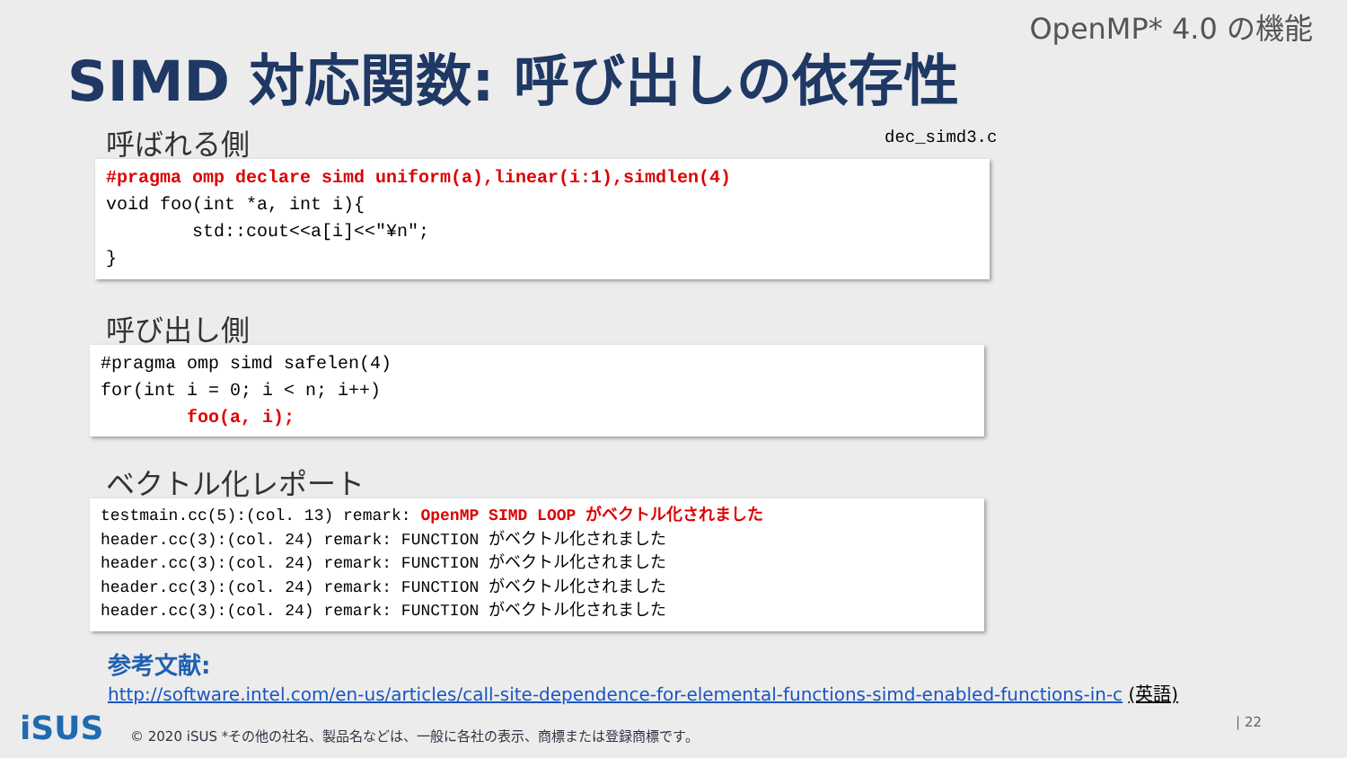OpenMP* 4.0 の機能
SIMD 対応関数: 呼び出しの依存性
呼ばれる側 dec_simd3.c
#pragma omp declare simd uniform(a),linear(i:1),simdlen(4) void foo(int *a, int i){ std::cout<<a[i]<<"¥n"; }
呼び出し側
#pragma omp simd safelen(4) for(int i = 0; i < n; i++) foo(a, i);
ベクトル化レポート
testmain.cc(5):(col. 13) remark: OpenMP SIMD LOOP がベクトル化されました header.cc(3):(col. 24) remark: FUNCTION がベクトル化されました header.cc(3):(col. 24) remark: FUNCTION がベクトル化されました header.cc(3):(col. 24) remark: FUNCTION がベクトル化されました header.cc(3):(col. 24) remark: FUNCTION がベクトル化されました
参考文献:
http://software.intel.com/en-us/articles/call-site-dependence-for-elemental-functions-simd-enabled-functions-in-c (英語)
iSUS
© 2020 iSUS *その他の社名、製品名などは、一般に各社の表示、商標または登録商標です。
| 22